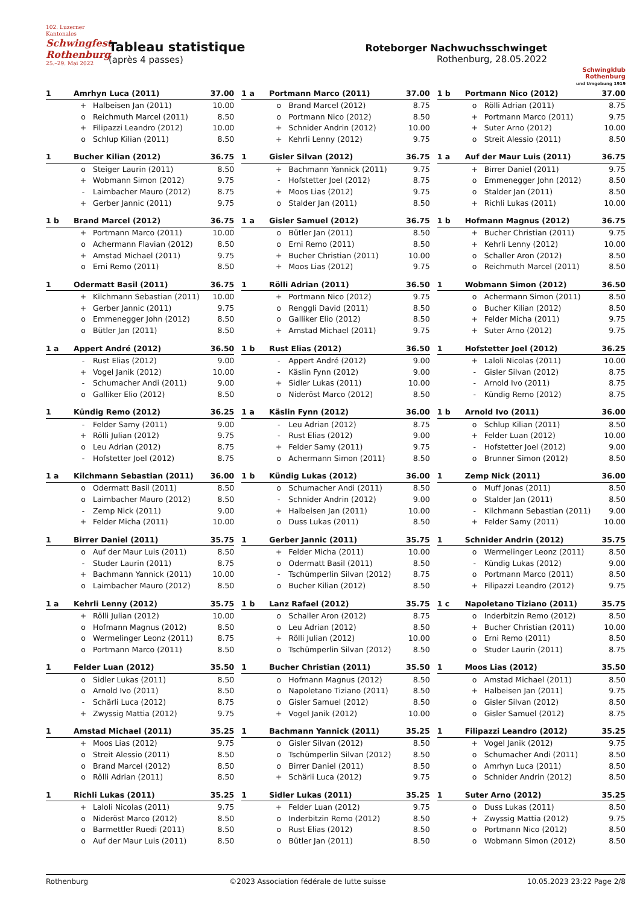102. Luzerner Kantonales
Schwingfest Rothenburg
25.–29. Mai 2022
Tableau statistique
(après 4 passes)
Roteborger Nachwuchsschwinget
Rothenburg, 28.05.2022
Schwingklub Rothenburg
und Umgebung 1919
| 1 | Amrhyn Luca (2011) | | 37.00 |
| --- | --- | --- | --- |
| | + | Halbeisen Jan (2011) | 10.00 |
| | o | Reichmuth Marcel (2011) | 8.50 |
| | + | Filipazzi Leandro (2012) | 10.00 |
| | o | Schlup Kilian (2011) | 8.50 |
| 1 a | Portmann Marco (2011) | | 37.00 |
| --- | --- | --- | --- |
| | o | Brand Marcel (2012) | 8.75 |
| | o | Portmann Nico (2012) | 8.50 |
| | + | Schnider Andrin (2012) | 10.00 |
| | + | Kehrli Lenny (2012) | 9.75 |
| 1 b | Portmann Nico (2012) | | 37.00 |
| --- | --- | --- | --- |
| | o | Rölli Adrian (2011) | 8.75 |
| | + | Portmann Marco (2011) | 9.75 |
| | + | Suter Arno (2012) | 10.00 |
| | o | Streit Alessio (2011) | 8.50 |
| 1 | Bucher Kilian (2012) | | 36.75 |
| --- | --- | --- | --- |
| | o | Steiger Laurin (2011) | 8.50 |
| | + | Wobmann Simon (2012) | 9.75 |
| | - | Laimbacher Mauro (2012) | 8.75 |
| | + | Gerber Jannic (2011) | 9.75 |
| 1 | Gisler Silvan (2012) | | 36.75 |
| --- | --- | --- | --- |
| | + | Bachmann Yannick (2011) | 9.75 |
| | - | Hofstetter Joel (2012) | 8.75 |
| | + | Moos Lias (2012) | 9.75 |
| | o | Stalder Jan (2011) | 8.50 |
| 1 a | Auf der Maur Luis (2011) | | 36.75 |
| --- | --- | --- | --- |
| | + | Birrer Daniel (2011) | 9.75 |
| | o | Emmenegger John (2012) | 8.50 |
| | o | Stalder Jan (2011) | 8.50 |
| | + | Richli Lukas (2011) | 10.00 |
| 1 b | Brand Marcel (2012) | | 36.75 |
| --- | --- | --- | --- |
| | + | Portmann Marco (2011) | 10.00 |
| | o | Achermann Flavian (2012) | 8.50 |
| | + | Amstad Michael (2011) | 9.75 |
| | o | Erni Remo (2011) | 8.50 |
| 1 a | Gisler Samuel (2012) | | 36.75 |
| --- | --- | --- | --- |
| | o | Bütler Jan (2011) | 8.50 |
| | o | Erni Remo (2011) | 8.50 |
| | + | Bucher Christian (2011) | 10.00 |
| | + | Moos Lias (2012) | 9.75 |
| 1 b | Hofmann Magnus (2012) | | 36.75 |
| --- | --- | --- | --- |
| | + | Bucher Christian (2011) | 9.75 |
| | + | Kehrli Lenny (2012) | 10.00 |
| | o | Schaller Aron (2012) | 8.50 |
| | o | Reichmuth Marcel (2011) | 8.50 |
| 1 | Odermatt Basil (2011) | | 36.75 |
| --- | --- | --- | --- |
| | + | Kilchmann Sebastian (2011) | 10.00 |
| | + | Gerber Jannic (2011) | 9.75 |
| | o | Emmenegger John (2012) | 8.50 |
| | o | Bütler Jan (2011) | 8.50 |
| 1 | Rölli Adrian (2011) | | 36.50 |
| --- | --- | --- | --- |
| | + | Portmann Nico (2012) | 9.75 |
| | o | Renggli David (2011) | 8.50 |
| | o | Galliker Elio (2012) | 8.50 |
| | + | Amstad Michael (2011) | 9.75 |
| 1 | Wobmann Simon (2012) | | 36.50 |
| --- | --- | --- | --- |
| | o | Achermann Simon (2011) | 8.50 |
| | o | Bucher Kilian (2012) | 8.50 |
| | + | Felder Micha (2011) | 9.75 |
| | + | Suter Arno (2012) | 9.75 |
| 1 a | Appert André (2012) | | 36.50 |
| --- | --- | --- | --- |
| | - | Rust Elias (2012) | 9.00 |
| | + | Vogel Janik (2012) | 10.00 |
| | - | Schumacher Andi (2011) | 9.00 |
| | o | Galliker Elio (2012) | 8.50 |
| 1 b | Rust Elias (2012) | | 36.50 |
| --- | --- | --- | --- |
| | - | Appert André (2012) | 9.00 |
| | - | Käslin Fynn (2012) | 9.00 |
| | + | Sidler Lukas (2011) | 10.00 |
| | o | Nideröst Marco (2012) | 8.50 |
| 1 | Hofstetter Joel (2012) | | 36.25 |
| --- | --- | --- | --- |
| | + | Laloli Nicolas (2011) | 10.00 |
| | - | Gisler Silvan (2012) | 8.75 |
| | - | Arnold Ivo (2011) | 8.75 |
| | - | Kündig Remo (2012) | 8.75 |
| 1 | Kündig Remo (2012) | | 36.25 |
| --- | --- | --- | --- |
| | - | Felder Samy (2011) | 9.00 |
| | + | Rölli Julian (2012) | 9.75 |
| | o | Leu Adrian (2012) | 8.75 |
| | - | Hofstetter Joel (2012) | 8.75 |
| 1 a | Käslin Fynn (2012) | | 36.00 |
| --- | --- | --- | --- |
| | - | Leu Adrian (2012) | 8.75 |
| | - | Rust Elias (2012) | 9.00 |
| | + | Felder Samy (2011) | 9.75 |
| | o | Achermann Simon (2011) | 8.50 |
| 1 b | Arnold Ivo (2011) | | 36.00 |
| --- | --- | --- | --- |
| | o | Schlup Kilian (2011) | 8.50 |
| | + | Felder Luan (2012) | 10.00 |
| | - | Hofstetter Joel (2012) | 9.00 |
| | o | Brunner Simon (2012) | 8.50 |
| 1 a | Kilchmann Sebastian (2011) | | 36.00 |
| --- | --- | --- | --- |
| | o | Odermatt Basil (2011) | 8.50 |
| | o | Laimbacher Mauro (2012) | 8.50 |
| | - | Zemp Nick (2011) | 9.00 |
| | + | Felder Micha (2011) | 10.00 |
| 1 b | Kündig Lukas (2012) | | 36.00 |
| --- | --- | --- | --- |
| | o | Schumacher Andi (2011) | 8.50 |
| | - | Schnider Andrin (2012) | 9.00 |
| | + | Halbeisen Jan (2011) | 10.00 |
| | o | Duss Lukas (2011) | 8.50 |
| 1 | Zemp Nick (2011) | | 36.00 |
| --- | --- | --- | --- |
| | o | Muff Jonas (2011) | 8.50 |
| | o | Stalder Jan (2011) | 8.50 |
| | - | Kilchmann Sebastian (2011) | 9.00 |
| | + | Felder Samy (2011) | 10.00 |
| 1 | Birrer Daniel (2011) | | 35.75 |
| --- | --- | --- | --- |
| | o | Auf der Maur Luis (2011) | 8.50 |
| | - | Studer Laurin (2011) | 8.75 |
| | + | Bachmann Yannick (2011) | 10.00 |
| | o | Laimbacher Mauro (2012) | 8.50 |
| 1 | Gerber Jannic (2011) | | 35.75 |
| --- | --- | --- | --- |
| | + | Felder Micha (2011) | 10.00 |
| | o | Odermatt Basil (2011) | 8.50 |
| | - | Tschümperlin Silvan (2012) | 8.75 |
| | o | Bucher Kilian (2012) | 8.50 |
| 1 | Schnider Andrin (2012) | | 35.75 |
| --- | --- | --- | --- |
| | o | Wermelinger Leonz (2011) | 8.50 |
| | - | Kündig Lukas (2012) | 9.00 |
| | o | Portmann Marco (2011) | 8.50 |
| | + | Filipazzi Leandro (2012) | 9.75 |
| 1 a | Kehrli Lenny (2012) | | 35.75 |
| --- | --- | --- | --- |
| | + | Rölli Julian (2012) | 10.00 |
| | o | Hofmann Magnus (2012) | 8.50 |
| | o | Wermelinger Leonz (2011) | 8.75 |
| | o | Portmann Marco (2011) | 8.50 |
| 1 b | Lanz Rafael (2012) | | 35.75 |
| --- | --- | --- | --- |
| | o | Schaller Aron (2012) | 8.75 |
| | o | Leu Adrian (2012) | 8.50 |
| | + | Rölli Julian (2012) | 10.00 |
| | o | Tschümperlin Silvan (2012) | 8.50 |
| 1 c | Napoletano Tiziano (2011) | | 35.75 |
| --- | --- | --- | --- |
| | o | Inderbitzin Remo (2012) | 8.50 |
| | + | Bucher Christian (2011) | 10.00 |
| | o | Erni Remo (2011) | 8.50 |
| | o | Studer Laurin (2011) | 8.75 |
| 1 | Felder Luan (2012) | | 35.50 |
| --- | --- | --- | --- |
| | o | Sidler Lukas (2011) | 8.50 |
| | o | Arnold Ivo (2011) | 8.50 |
| | - | Schärli Luca (2012) | 8.75 |
| | + | Zwyssig Mattia (2012) | 9.75 |
| 1 | Bucher Christian (2011) | | 35.50 |
| --- | --- | --- | --- |
| | o | Hofmann Magnus (2012) | 8.50 |
| | o | Napoletano Tiziano (2011) | 8.50 |
| | o | Gisler Samuel (2012) | 8.50 |
| | + | Vogel Janik (2012) | 10.00 |
| 1 | Moos Lias (2012) | | 35.50 |
| --- | --- | --- | --- |
| | o | Amstad Michael (2011) | 8.50 |
| | + | Halbeisen Jan (2011) | 9.75 |
| | o | Gisler Silvan (2012) | 8.50 |
| | o | Gisler Samuel (2012) | 8.75 |
| 1 | Amstad Michael (2011) | | 35.25 |
| --- | --- | --- | --- |
| | + | Moos Lias (2012) | 9.75 |
| | o | Streit Alessio (2011) | 8.50 |
| | o | Brand Marcel (2012) | 8.50 |
| | o | Rölli Adrian (2011) | 8.50 |
| 1 | Bachmann Yannick (2011) | | 35.25 |
| --- | --- | --- | --- |
| | o | Gisler Silvan (2012) | 8.50 |
| | o | Tschümperlin Silvan (2012) | 8.50 |
| | o | Birrer Daniel (2011) | 8.50 |
| | + | Schärli Luca (2012) | 9.75 |
| 1 | Filipazzi Leandro (2012) | | 35.25 |
| --- | --- | --- | --- |
| | + | Vogel Janik (2012) | 9.75 |
| | o | Schumacher Andi (2011) | 8.50 |
| | o | Amrhyn Luca (2011) | 8.50 |
| | o | Schnider Andrin (2012) | 8.50 |
| 1 | Richli Lukas (2011) | | 35.25 |
| --- | --- | --- | --- |
| | + | Laloli Nicolas (2011) | 9.75 |
| | o | Nideröst Marco (2012) | 8.50 |
| | o | Barmettler Ruedi (2011) | 8.50 |
| | o | Auf der Maur Luis (2011) | 8.50 |
| 1 | Sidler Lukas (2011) | | 35.25 |
| --- | --- | --- | --- |
| | + | Felder Luan (2012) | 9.75 |
| | o | Inderbitzin Remo (2012) | 8.50 |
| | o | Rust Elias (2012) | 8.50 |
| | o | Bütler Jan (2011) | 8.50 |
| 1 | Suter Arno (2012) | | 35.25 |
| --- | --- | --- | --- |
| | o | Duss Lukas (2011) | 8.50 |
| | + | Zwyssig Mattia (2012) | 9.75 |
| | o | Portmann Nico (2012) | 8.50 |
| | o | Wobmann Simon (2012) | 8.50 |
Rothenburg ©2023 Association fédérale de lutte suisse 10.05.2023 23:22 Page 2/8